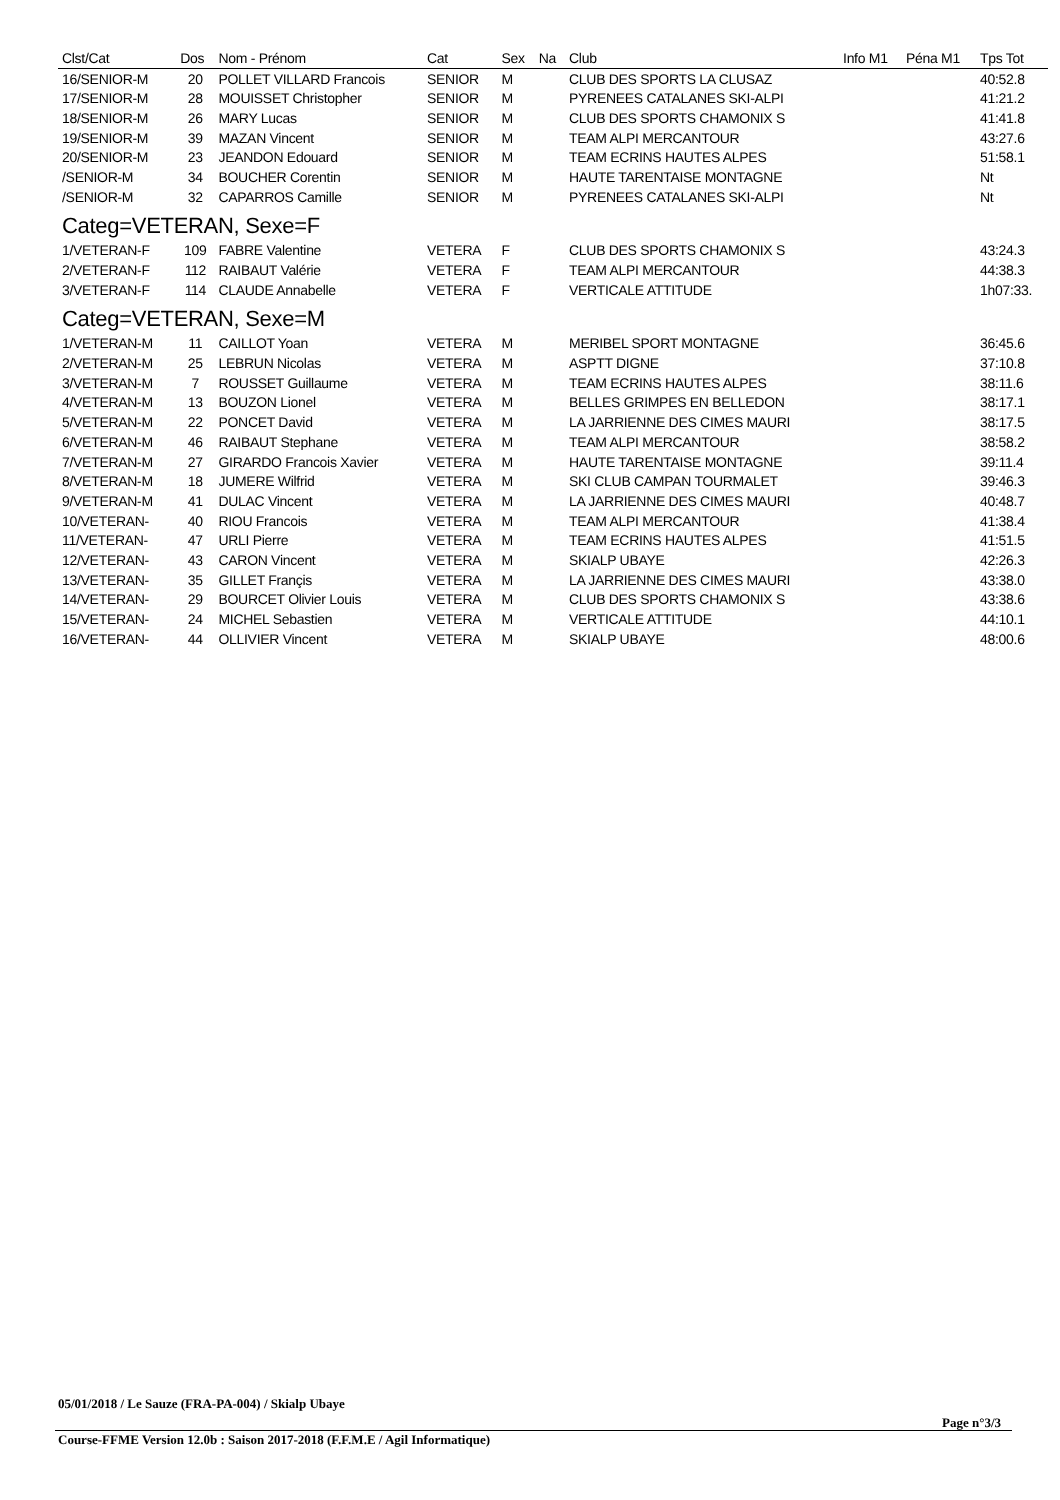| Clst/Cat | Dos | Nom - Prénom | Cat | Sex | Na | Club | Info M1 | Péna M1 | Tps Tot |
| --- | --- | --- | --- | --- | --- | --- | --- | --- | --- |
| 16/SENIOR-M | 20 | POLLET VILLARD Francois | SENIOR | M | | CLUB DES SPORTS LA CLUSAZ | | | 40:52.8 |
| 17/SENIOR-M | 28 | MOUISSET Christopher | SENIOR | M | | PYRENEES CATALANES SKI-ALPI | | | 41:21.2 |
| 18/SENIOR-M | 26 | MARY Lucas | SENIOR | M | | CLUB DES SPORTS CHAMONIX S | | | 41:41.8 |
| 19/SENIOR-M | 39 | MAZAN Vincent | SENIOR | M | | TEAM ALPI MERCANTOUR | | | 43:27.6 |
| 20/SENIOR-M | 23 | JEANDON Edouard | SENIOR | M | | TEAM ECRINS HAUTES ALPES | | | 51:58.1 |
| /SENIOR-M | 34 | BOUCHER Corentin | SENIOR | M | | HAUTE TARENTAISE MONTAGNE | | | Nt |
| /SENIOR-M | 32 | CAPARROS Camille | SENIOR | M | | PYRENEES CATALANES SKI-ALPI | | | Nt |
| Categ=VETERAN, Sexe=F | | | | | | | | | |
| 1/VETERAN-F | 109 | FABRE Valentine | VETERA | F | | CLUB DES SPORTS CHAMONIX S | | | 43:24.3 |
| 2/VETERAN-F | 112 | RAIBAUT Valérie | VETERA | F | | TEAM ALPI MERCANTOUR | | | 44:38.3 |
| 3/VETERAN-F | 114 | CLAUDE Annabelle | VETERA | F | | VERTICALE ATTITUDE | | | 1h07:33. |
| Categ=VETERAN, Sexe=M | | | | | | | | | |
| 1/VETERAN-M | 11 | CAILLOT Yoan | VETERA | M | | MERIBEL SPORT MONTAGNE | | | 36:45.6 |
| 2/VETERAN-M | 25 | LEBRUN Nicolas | VETERA | M | | ASPTT DIGNE | | | 37:10.8 |
| 3/VETERAN-M | 7 | ROUSSET Guillaume | VETERA | M | | TEAM ECRINS HAUTES ALPES | | | 38:11.6 |
| 4/VETERAN-M | 13 | BOUZON Lionel | VETERA | M | | BELLES GRIMPES EN BELLEDON | | | 38:17.1 |
| 5/VETERAN-M | 22 | PONCET David | VETERA | M | | LA JARRIENNE DES CIMES MAURI | | | 38:17.5 |
| 6/VETERAN-M | 46 | RAIBAUT Stephane | VETERA | M | | TEAM ALPI MERCANTOUR | | | 38:58.2 |
| 7/VETERAN-M | 27 | GIRARDO Francois Xavier | VETERA | M | | HAUTE TARENTAISE MONTAGNE | | | 39:11.4 |
| 8/VETERAN-M | 18 | JUMERE Wilfrid | VETERA | M | | SKI CLUB CAMPAN TOURMALET | | | 39:46.3 |
| 9/VETERAN-M | 41 | DULAC Vincent | VETERA | M | | LA JARRIENNE DES CIMES MAURI | | | 40:48.7 |
| 10/VETERAN- | 40 | RIOU Francois | VETERA | M | | TEAM ALPI MERCANTOUR | | | 41:38.4 |
| 11/VETERAN- | 47 | URLI Pierre | VETERA | M | | TEAM ECRINS HAUTES ALPES | | | 41:51.5 |
| 12/VETERAN- | 43 | CARON Vincent | VETERA | M | | SKIALP UBAYE | | | 42:26.3 |
| 13/VETERAN- | 35 | GILLET Françis | VETERA | M | | LA JARRIENNE DES CIMES MAURI | | | 43:38.0 |
| 14/VETERAN- | 29 | BOURCET Olivier Louis | VETERA | M | | CLUB DES SPORTS CHAMONIX S | | | 43:38.6 |
| 15/VETERAN- | 24 | MICHEL Sebastien | VETERA | M | | VERTICALE ATTITUDE | | | 44:10.1 |
| 16/VETERAN- | 44 | OLLIVIER Vincent | VETERA | M | | SKIALP UBAYE | | | 48:00.6 |
05/01/2018 / Le Sauze (FRA-PA-004) / Skialp Ubaye
Page n°3/3
Course-FFME Version 12.0b : Saison 2017-2018 (F.F.M.E / Agil Informatique)